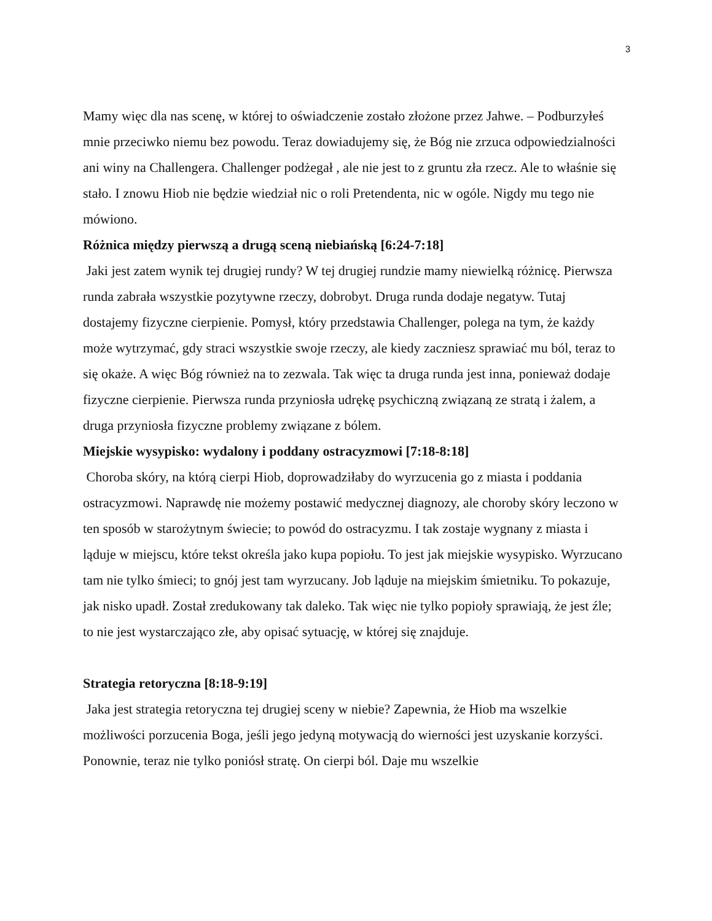3
Mamy więc dla nas scenę, w której to oświadczenie zostało złożone przez Jahwe. – Podburzyłeś mnie przeciwko niemu bez powodu. Teraz dowiadujemy się, że Bóg nie zrzuca odpowiedzialności ani winy na Challengera. Challenger podżegał , ale nie jest to z gruntu zła rzecz. Ale to właśnie się stało. I znowu Hiob nie będzie wiedział nic o roli Pretendenta, nic w ogóle. Nigdy mu tego nie mówiono.
Różnica między pierwszą a drugą sceną niebiańską [6:24-7:18]
Jaki jest zatem wynik tej drugiej rundy? W tej drugiej rundzie mamy niewielką różnicę. Pierwsza runda zabrała wszystkie pozytywne rzeczy, dobrobyt. Druga runda dodaje negatyw. Tutaj dostajemy fizyczne cierpienie. Pomysł, który przedstawia Challenger, polega na tym, że każdy może wytrzymać, gdy straci wszystkie swoje rzeczy, ale kiedy zaczniesz sprawiać mu ból, teraz to się okaże. A więc Bóg również na to zezwala. Tak więc ta druga runda jest inna, ponieważ dodaje fizyczne cierpienie. Pierwsza runda przyniosła udrękę psychiczną związaną ze stratą i żalem, a druga przyniosła fizyczne problemy związane z bólem.
Miejskie wysypisko: wydalony i poddany ostracyzmowi [7:18-8:18]
Choroba skóry, na którą cierpi Hiob, doprowadziłaby do wyrzucenia go z miasta i poddania ostracyzmowi. Naprawdę nie możemy postawić medycznej diagnozy, ale choroby skóry leczono w ten sposób w starożytnym świecie; to powód do ostracyzmu. I tak zostaje wygnany z miasta i ląduje w miejscu, które tekst określa jako kupa popiołu. To jest jak miejskie wysypisko. Wyrzucano tam nie tylko śmieci; to gnój jest tam wyrzucany. Job ląduje na miejskim śmietniku. To pokazuje, jak nisko upadł. Został zredukowany tak daleko. Tak więc nie tylko popioły sprawiają, że jest źle; to nie jest wystarczająco złe, aby opisać sytuację, w której się znajduje.
Strategia retoryczna [8:18-9:19]
Jaka jest strategia retoryczna tej drugiej sceny w niebie? Zapewnia, że Hiob ma wszelkie możliwości porzucenia Boga, jeśli jego jedyną motywacją do wierności jest uzyskanie korzyści. Ponownie, teraz nie tylko poniósł stratę. On cierpi ból. Daje mu wszelkie